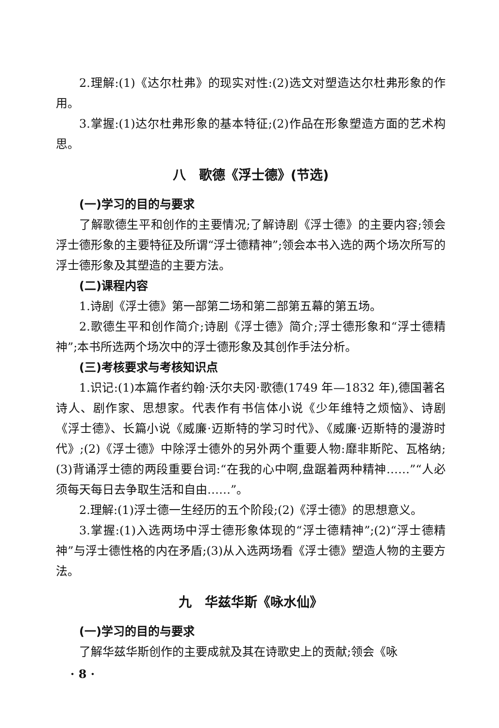2.理解:(1)《达尔杜弗》的现实对性:(2)选文对塑造达尔杜弗形象的作用。
3.掌握:(1)达尔杜弗形象的基本特征;(2)作品在形象塑造方面的艺术构思。
八　歌德《浮士德》(节选)
(一)学习的目的与要求
了解歌德生平和创作的主要情况;了解诗剧《浮士德》的主要内容;领会浮士德形象的主要特征及所谓“浮士德精神”;领会本书入选的两个场次所写的浮士德形象及其塑造的主要方法。
(二)课程内容
1.诗剧《浮士德》第一部第二场和第二部第五幕的第五场。
2.歌德生平和创作简介;诗剧《浮士德》简介;浮士德形象和“浮士德精神”;本书所选两个场次中的浮士德形象及其创作手法分析。
(三)考核要求与考核知识点
1.识记:(1)本篇作者约翰·沃尔夫冈·歌德(1749 年—1832 年),德国著名诗人、剧作家、思想家。代表作有书信体小说《少年维特之烦恼》、诗剧《浮士德》、长篇小说《威廉·迈斯特的学习时代》、《威廉·迈斯特的漫游时代》;(2)《浮士德》中除浮士德外的另外两个重要人物:靡非斯陀、瓦格纳;(3)背诵浮士德的两段重要台词:“在我的心中啊,盘踞着两种精神……”“人必须每天每日去争取生活和自由……”。
2.理解:(1)浮士德一生经历的五个阶段;(2)《浮士德》的思想意义。
3.掌握:(1)入选两场中浮士德形象体现的“浮士德精神”;(2)“浮士德精神”与浮士德性格的内在矛盾;(3)从入选两场看《浮士德》塑造人物的主要方法。
九　华兹华斯《咏水仙》
(一)学习的目的与要求
了解华兹华斯创作的主要成就及其在诗歌史上的贡献;领会《咏
· 8 ·